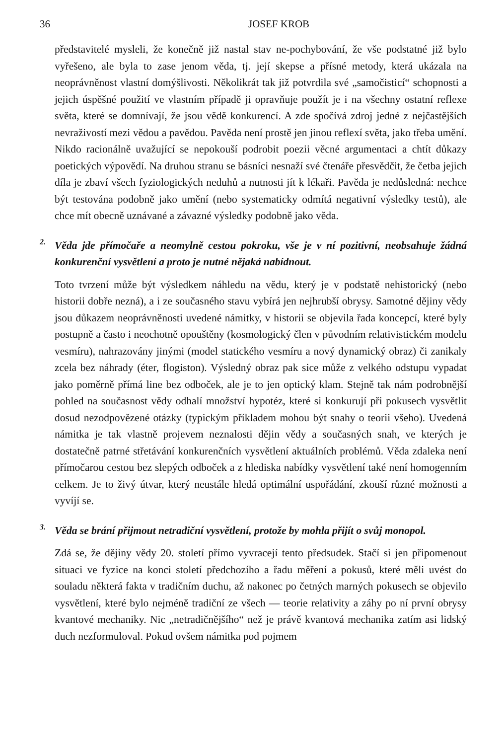36 JOSEF KROB
představitelé mysleli, že konečně již nastal stav ne-pochybování, že vše podstatné již bylo vyřešeno, ale byla to zase jenom věda, tj. její skepse a přísné metody, která ukázala na neoprávněnost vlastní domýšlivosti. Několikrát tak již potvrdila své „samočisticí“ schopnosti a jejich úspěšné použití ve vlastním případě ji opravňuje použít je i na všechny ostatní reflexe světa, které se domnívají, že jsou vědě konkurencí. A zde spočívá zdroj jedné z nejčastějších nevraživostí mezi vědou a pavědou. Pavěda není prostě jen jinou reflexí světa, jako třeba umění. Nikdo racionálně uvažující se nepokouší podrobit poezii věcné argumentaci a chtít důkazy poetických výpovědí. Na druhou stranu se básníci nesnaží své čtenáře přesvědčit, že četba jejich díla je zbaví všech fyziologických neduhů a nutnosti jít k lékaři. Pavěda je nedůsledná: nechce být testována podobně jako umění (nebo systematicky odmítá negativní výsledky testů), ale chce mít obecně uznávané a závazné výsledky podobně jako věda.
2.
Věda jde přímočaře a neomylně cestou pokroku, vše je v ní pozitivní, neobsahuje žádná konkurenční vysvětlení a proto je nutné nějaká nabídnout.
Toto tvrzení může být výsledkem náhledu na vědu, který je v podstatě nehistorický (nebo historii dobře nezná), a i ze současného stavu vybírá jen nejhrubší obrysy. Samotné dějiny vědy jsou důkazem neoprávněnosti uvedené námitky, v historii se objevila řada koncepcí, které byly postupně a často i neochotně opouštěny (kosmologický člen v původním relativistickém modelu vesmíru), nahrazovány jinými (model statického vesmíru a nový dynamický obraz) či zanikaly zcela bez náhrady (éter, flogiston). Výsledný obraz pak sice může z velkého odstupu vypadat jako poměrně přímá line bez odboček, ale je to jen optický klam. Stejně tak nám podrobnější pohled na současnost vědy odhalí množství hypotéz, které si konkurují při pokusech vysvětlit dosud nezodpovězené otázky (typickým příkladem mohou být snahy o teorii všeho). Uvedená námitka je tak vlastně projevem neznalosti dějin vědy a současných snah, ve kterých je dostatečně patrné střetávání konkurenčních vysvětlení aktuálních problémů. Věda zdaleka není přímočarou cestou bez slepých odboček a z hlediska nabídky vysvětlení také není homogenním celkem. Je to živý útvar, který neustále hledá optimální uspořádání, zkouší různé možnosti a vyvíjí se.
3.
Věda se brání přijmout netradiční vysvětlení, protože by mohla přijít o svůj monopol.
Zdá se, že dějiny vědy 20. století přímo vyvracejí tento předsudek. Stačí si jen připomenout situaci ve fyzice na konci století předchozího a řadu měření a pokusů, které měli uvést do souladu některá fakta v tradičním duchu, až nakonec po četných marných pokusech se objevilo vysvětlení, které bylo nejméně tradiční ze všech — teorie relativity a záhy po ní první obrysy kvantové mechaniky. Nic „netradičnějšího“ než je právě kvantová mechanika zatím asi lidský duch nezformuloval. Pokud ovšem námitka pod pojmem